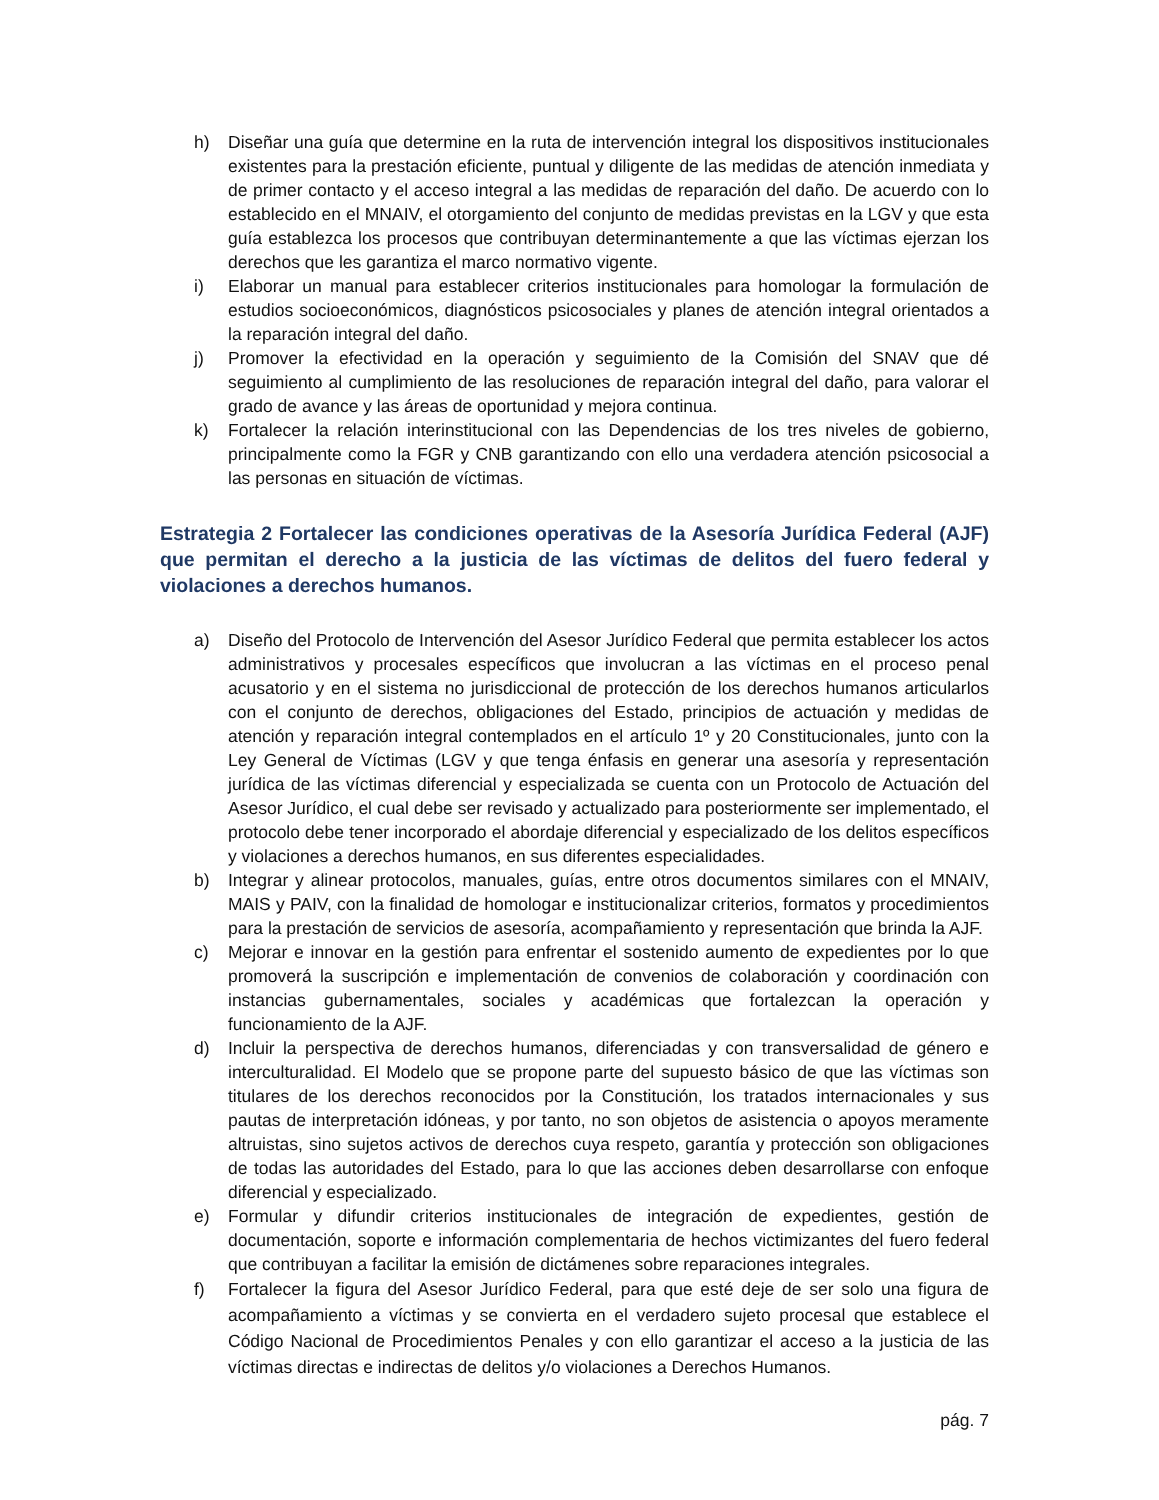h) Diseñar una guía que determine en la ruta de intervención integral los dispositivos institucionales existentes para la prestación eficiente, puntual y diligente de las medidas de atención inmediata y de primer contacto y el acceso integral a las medidas de reparación del daño. De acuerdo con lo establecido en el MNAIV, el otorgamiento del conjunto de medidas previstas en la LGV y que esta guía establezca los procesos que contribuyan determinantemente a que las víctimas ejerzan los derechos que les garantiza el marco normativo vigente.
i) Elaborar un manual para establecer criterios institucionales para homologar la formulación de estudios socioeconómicos, diagnósticos psicosociales y planes de atención integral orientados a la reparación integral del daño.
j) Promover la efectividad en la operación y seguimiento de la Comisión del SNAV que dé seguimiento al cumplimiento de las resoluciones de reparación integral del daño, para valorar el grado de avance y las áreas de oportunidad y mejora continua.
k) Fortalecer la relación interinstitucional con las Dependencias de los tres niveles de gobierno, principalmente como la FGR y CNB garantizando con ello una verdadera atención psicosocial a las personas en situación de víctimas.
Estrategia 2 Fortalecer las condiciones operativas de la Asesoría Jurídica Federal (AJF) que permitan el derecho a la justicia de las víctimas de delitos del fuero federal y violaciones a derechos humanos.
a) Diseño del Protocolo de Intervención del Asesor Jurídico Federal que permita establecer los actos administrativos y procesales específicos que involucran a las víctimas en el proceso penal acusatorio y en el sistema no jurisdiccional de protección de los derechos humanos articularlos con el conjunto de derechos, obligaciones del Estado, principios de actuación y medidas de atención y reparación integral contemplados en el artículo 1º y 20 Constitucionales, junto con la Ley General de Víctimas (LGV y que tenga énfasis en generar una asesoría y representación jurídica de las víctimas diferencial y especializada se cuenta con un Protocolo de Actuación del Asesor Jurídico, el cual debe ser revisado y actualizado para posteriormente ser implementado, el protocolo debe tener incorporado el abordaje diferencial y especializado de los delitos específicos y violaciones a derechos humanos, en sus diferentes especialidades.
b) Integrar y alinear protocolos, manuales, guías, entre otros documentos similares con el MNAIV, MAIS y PAIV, con la finalidad de homologar e institucionalizar criterios, formatos y procedimientos para la prestación de servicios de asesoría, acompañamiento y representación que brinda la AJF.
c) Mejorar e innovar en la gestión para enfrentar el sostenido aumento de expedientes por lo que promoverá la suscripción e implementación de convenios de colaboración y coordinación con instancias gubernamentales, sociales y académicas que fortalezcan la operación y funcionamiento de la AJF.
d) Incluir la perspectiva de derechos humanos, diferenciadas y con transversalidad de género e interculturalidad. El Modelo que se propone parte del supuesto básico de que las víctimas son titulares de los derechos reconocidos por la Constitución, los tratados internacionales y sus pautas de interpretación idóneas, y por tanto, no son objetos de asistencia o apoyos meramente altruistas, sino sujetos activos de derechos cuya respeto, garantía y protección son obligaciones de todas las autoridades del Estado, para lo que las acciones deben desarrollarse con enfoque diferencial y especializado.
e) Formular y difundir criterios institucionales de integración de expedientes, gestión de documentación, soporte e información complementaria de hechos victimizantes del fuero federal que contribuyan a facilitar la emisión de dictámenes sobre reparaciones integrales.
f) Fortalecer la figura del Asesor Jurídico Federal, para que esté deje de ser solo una figura de acompañamiento a víctimas y se convierta en el verdadero sujeto procesal que establece el Código Nacional de Procedimientos Penales y con ello garantizar el acceso a la justicia de las víctimas directas e indirectas de delitos y/o violaciones a Derechos Humanos.
pág. 7